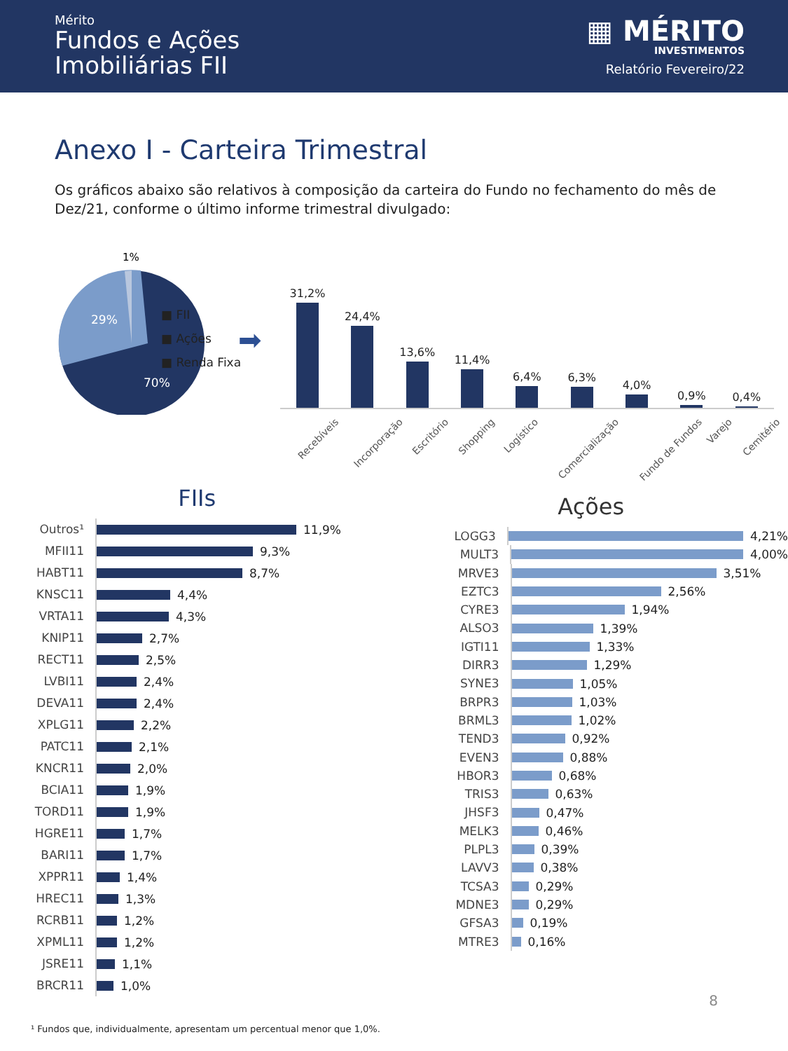Mérito
Fundos e Ações
Imobiliárias FII
▦ MÉRITO
INVESTIMENTOS
Relatório Fevereiro/22
Anexo I - Carteira Trimestral
Os gráficos abaixo são relativos à composição da carteira do Fundo no fechamento do mês de Dez/21, conforme o último informe trimestral divulgado:
1%
29%
70%
■ FII
■ Ações
■ Renda Fixa
➡
31,2%
24,4%
13,6%
11,4%
6,4%
6,3%
4,0%
0,9%
0,4%
Recebíveis
Incorporação
Escritório
Shopping
Logístico
Comercialização
Fundo de Fundos
Varejo
Cemitério
FIIs
Outros¹
11,9%
MFII11
9,3%
HABT11
8,7%
KNSC11
4,4%
VRTA11
4,3%
KNIP11
2,7%
RECT11
2,5%
LVBI11
2,4%
DEVA11
2,4%
XPLG11
2,2%
PATC11
2,1%
KNCR11
2,0%
BCIA11
1,9%
TORD11
1,9%
HGRE11
1,7%
BARI11
1,7%
XPPR11
1,4%
HREC11
1,3%
RCRB11
1,2%
XPML11
1,2%
JSRE11
1,1%
BRCR11
1,0%
Ações
LOGG3
4,21%
MULT3
4,00%
MRVE3
3,51%
EZTC3
2,56%
CYRE3
1,94%
ALSO3
1,39%
IGTI11
1,33%
DIRR3
1,29%
SYNE3
1,05%
BRPR3
1,03%
BRML3
1,02%
TEND3
0,92%
EVEN3
0,88%
HBOR3
0,68%
TRIS3
0,63%
JHSF3
0,47%
MELK3
0,46%
PLPL3
0,39%
LAVV3
0,38%
TCSA3
0,29%
MDNE3
0,29%
GFSA3
0,19%
MTRE3
0,16%
8
¹ Fundos que, individualmente, apresentam um percentual menor que 1,0%.